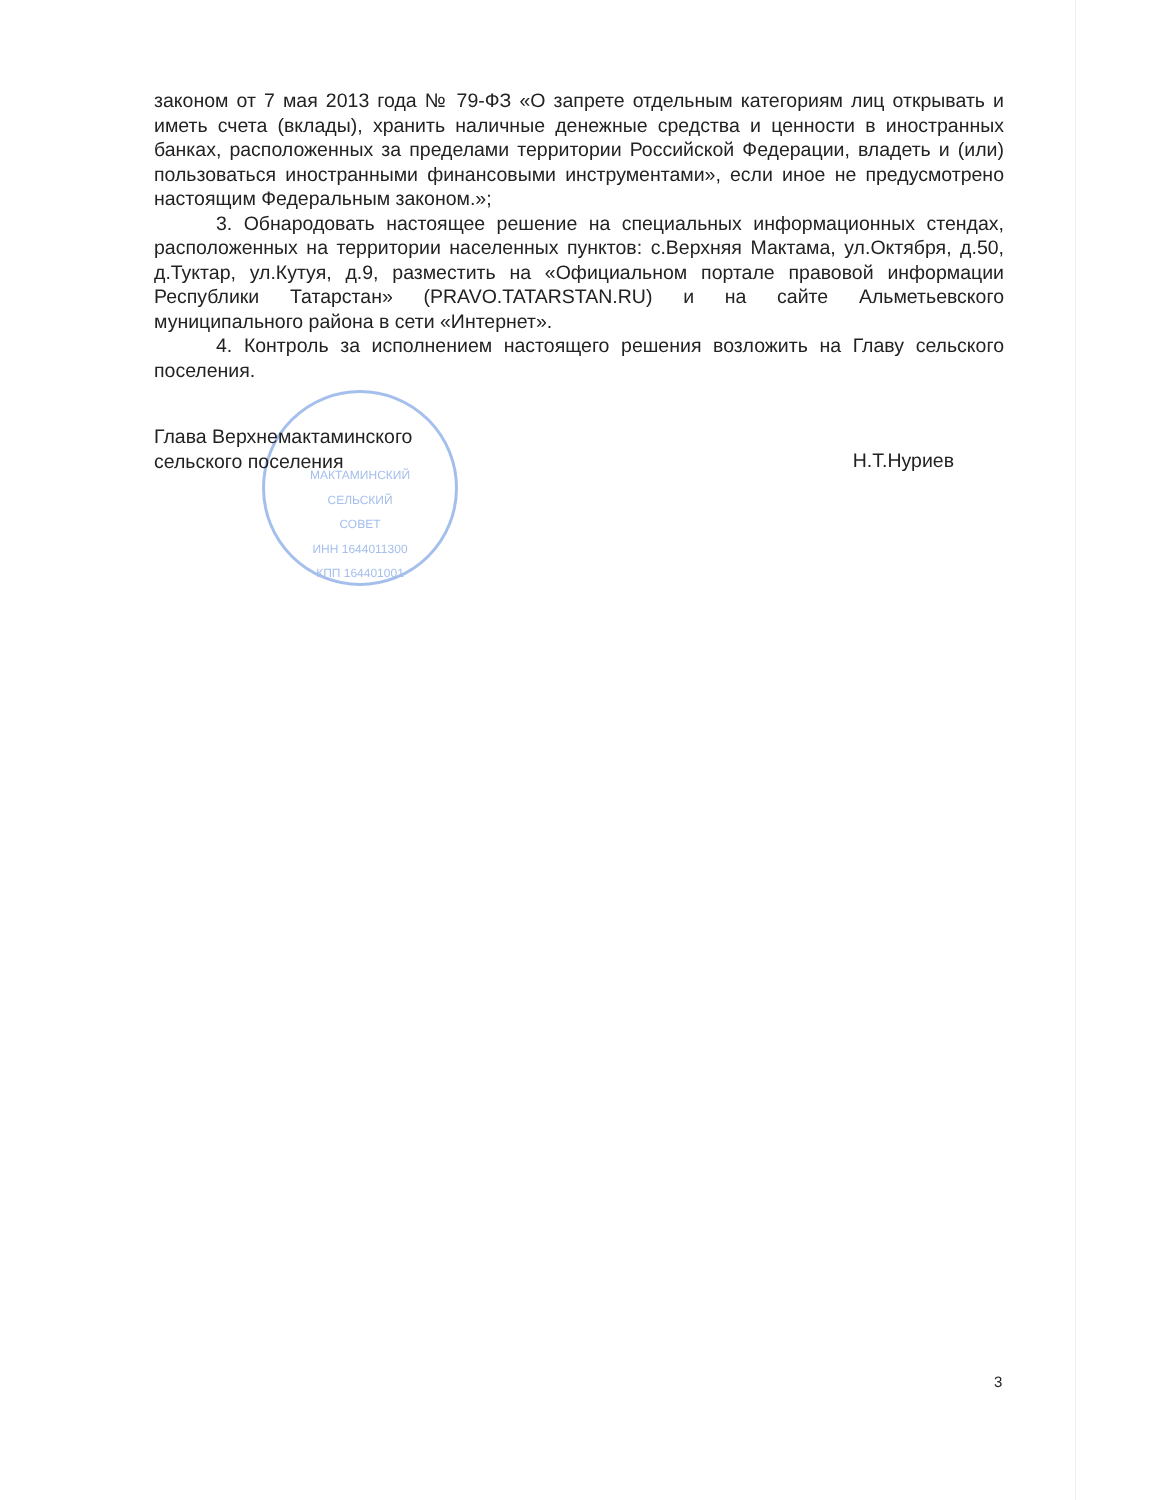МАКТАМИНСКИЙ
СЕЛЬСКИЙ
СОВЕТ
ИНН 1644011300
КПП 164401001
законом от 7 мая 2013 года № 79-ФЗ «О запрете отдельным категориям лиц открывать и иметь счета (вклады), хранить наличные денежные средства и ценности в иностранных банках, расположенных за пределами территории Российской Федерации, владеть и (или) пользоваться иностранными финансовыми инструментами», если иное не предусмотрено настоящим Федеральным законом.»;
3. Обнародовать настоящее решение на специальных информационных стендах, расположенных на территории населенных пунктов: с.Верхняя Мактама, ул.Октября, д.50, д.Туктар, ул.Кутуя, д.9, разместить на «Официальном портале правовой информации Республики Татарстан» (PRAVO.TATARSTAN.RU) и на сайте Альметьевского муниципального района в сети «Интернет».
4. Контроль за исполнением настоящего решения возложить на Главу сельского поселения.
Глава Верхнемактаминского
сельского поселения
Н.Т.Нуриев
3